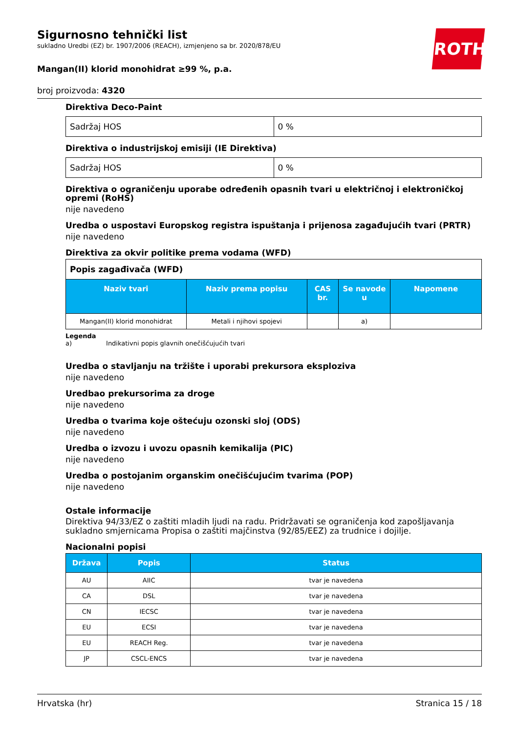ROTH
Sigurnosno tehnički list
sukladno Uredbi (EZ) br. 1907/2006 (REACH), izmjenjeno sa br. 2020/878/EU
Mangan(II) klorid monohidrat ≥99 %, p.a.
broj proizvoda: 4320
Direktiva Deco-Paint
| Sadržaj HOS | 0 % |
Direktiva o industrijskoj emisiji (IE Direktiva)
| Sadržaj HOS | 0 % |
Direktiva o ograničenju uporabe određenih opasnih tvari u električnoj i elektroničkoj opremi (RoHS)
nije navedeno
Uredba o uspostavi Europskog registra ispuštanja i prijenosa zagađujućih tvari (PRTR)
nije navedeno
Direktiva za okvir politike prema vodama (WFD)
| Popis zagađivača (WFD) | | | | |
| Naziv tvari | Naziv prema popisu | CAS br. | Se navode u | Napomene |
| Mangan(II) klorid monohidrat | Metali i njihovi spojevi | | a) | |
Legenda
a) Indikativni popis glavnih onečišćujućih tvari
Uredba o stavljanju na tržište i uporabi prekursora eksploziva
nije navedeno
Uredbao prekursorima za droge
nije navedeno
Uredba o tvarima koje oštećuju ozonski sloj (ODS)
nije navedeno
Uredba o izvozu i uvozu opasnih kemikalija (PIC)
nije navedeno
Uredba o postojanim organskim onečišćujućim tvarima (POP)
nije navedeno
Ostale informacije
Direktiva 94/33/EZ o zaštiti mladih ljudi na radu. Pridržavati se ograničenja kod zapošljavanja sukladno smjernicama Propisa o zaštiti majčinstva (92/85/EEZ) za trudnice i dojilje.
Nacionalni popisi
| Država | Popis | Status |
| --- | --- | --- |
| AU | AIIC | tvar je navedena |
| CA | DSL | tvar je navedena |
| CN | IECSC | tvar je navedena |
| EU | ECSI | tvar je navedena |
| EU | REACH Reg. | tvar je navedena |
| JP | CSCL-ENCS | tvar je navedena |
Hrvatska (hr) Stranica 15 / 18